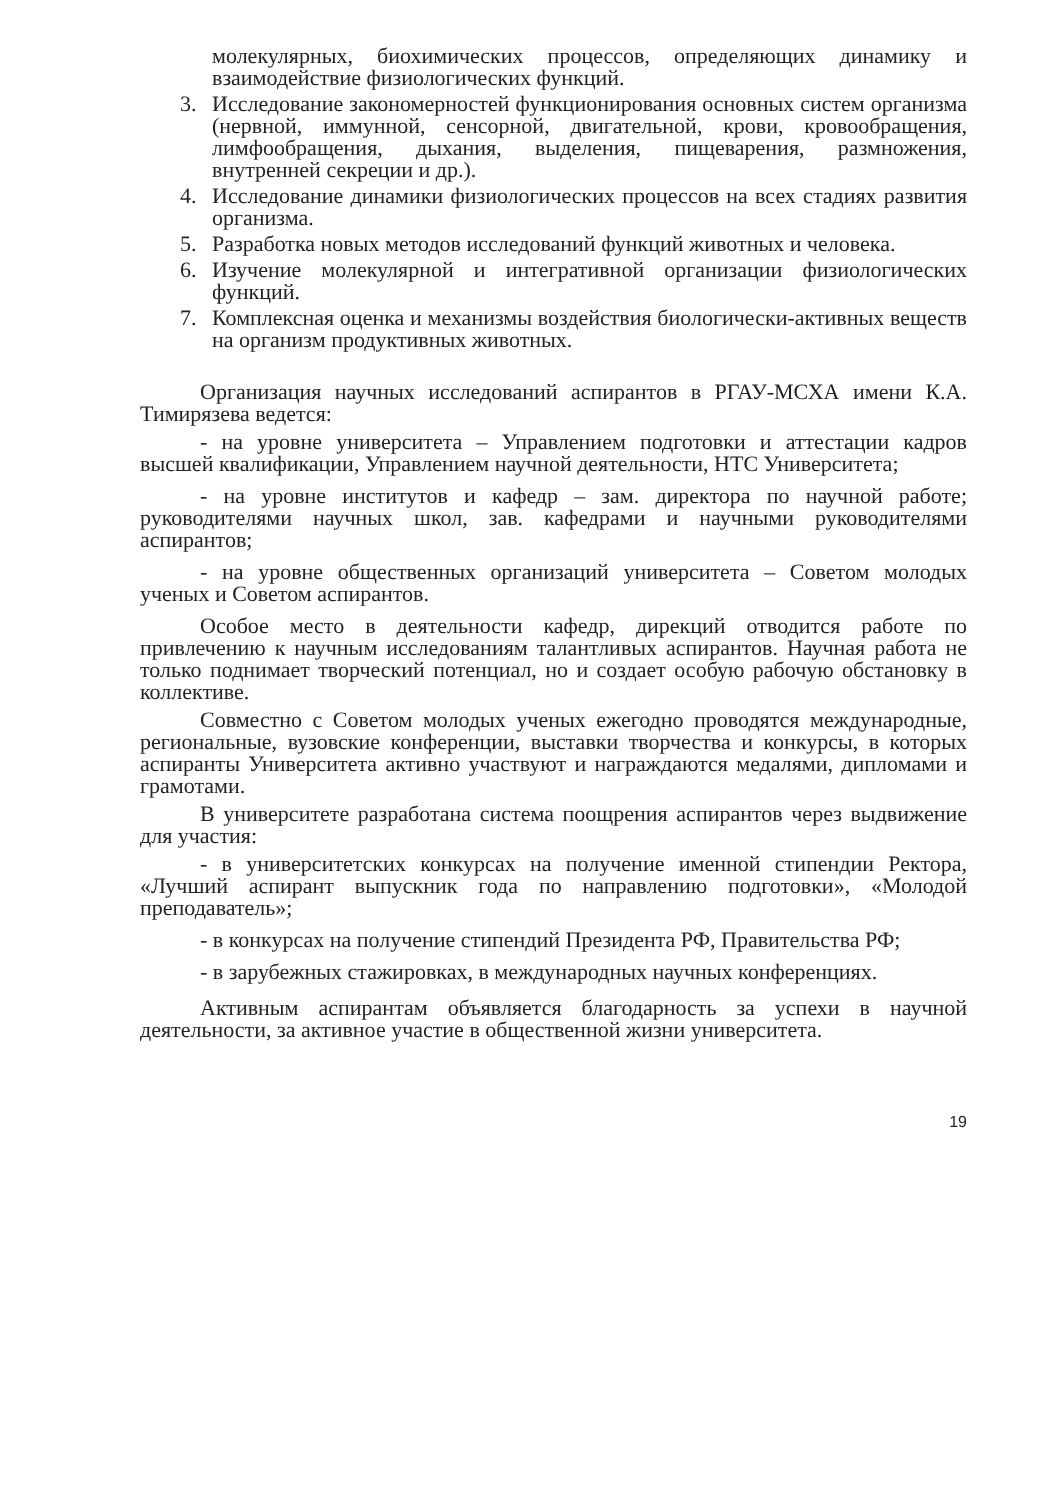молекулярных, биохимических процессов, определяющих динамику и взаимодействие физиологических функций.
3. Исследование закономерностей функционирования основных систем организма (нервной, иммунной, сенсорной, двигательной, крови, кровообращения, лимфообращения, дыхания, выделения, пищеварения, размножения, внутренней секреции и др.).
4. Исследование динамики физиологических процессов на всех стадиях развития организма.
5. Разработка новых методов исследований функций животных и человека.
6. Изучение молекулярной и интегративной организации физиологических функций.
7. Комплексная оценка и механизмы воздействия биологически-активных веществ на организм продуктивных животных.
Организация научных исследований аспирантов в РГАУ-МСХА имени К.А. Тимирязева ведется:
- на уровне университета – Управлением подготовки и аттестации кадров высшей квалификации, Управлением научной деятельности, НТС Университета;
- на уровне институтов и кафедр – зам. директора по научной работе; руководителями научных школ, зав. кафедрами и научными руководителями аспирантов;
- на уровне общественных организаций университета – Советом молодых ученых и Советом аспирантов.
Особое место в деятельности кафедр, дирекций отводится работе по привлечению к научным исследованиям талантливых аспирантов. Научная работа не только поднимает творческий потенциал, но и создает особую рабочую обстановку в коллективе.
Совместно с Советом молодых ученых ежегодно проводятся международные, региональные, вузовские конференции, выставки творчества и конкурсы, в которых аспиранты Университета активно участвуют и награждаются медалями, дипломами и грамотами.
В университете разработана система поощрения аспирантов через выдвижение для участия:
- в университетских конкурсах на получение именной стипендии Ректора, «Лучший аспирант выпускник года по направлению подготовки», «Молодой преподаватель»;
- в конкурсах на получение стипендий Президента РФ, Правительства РФ;
- в зарубежных стажировках, в международных научных конференциях.
Активным аспирантам объявляется благодарность за успехи в научной деятельности, за активное участие в общественной жизни университета.
19